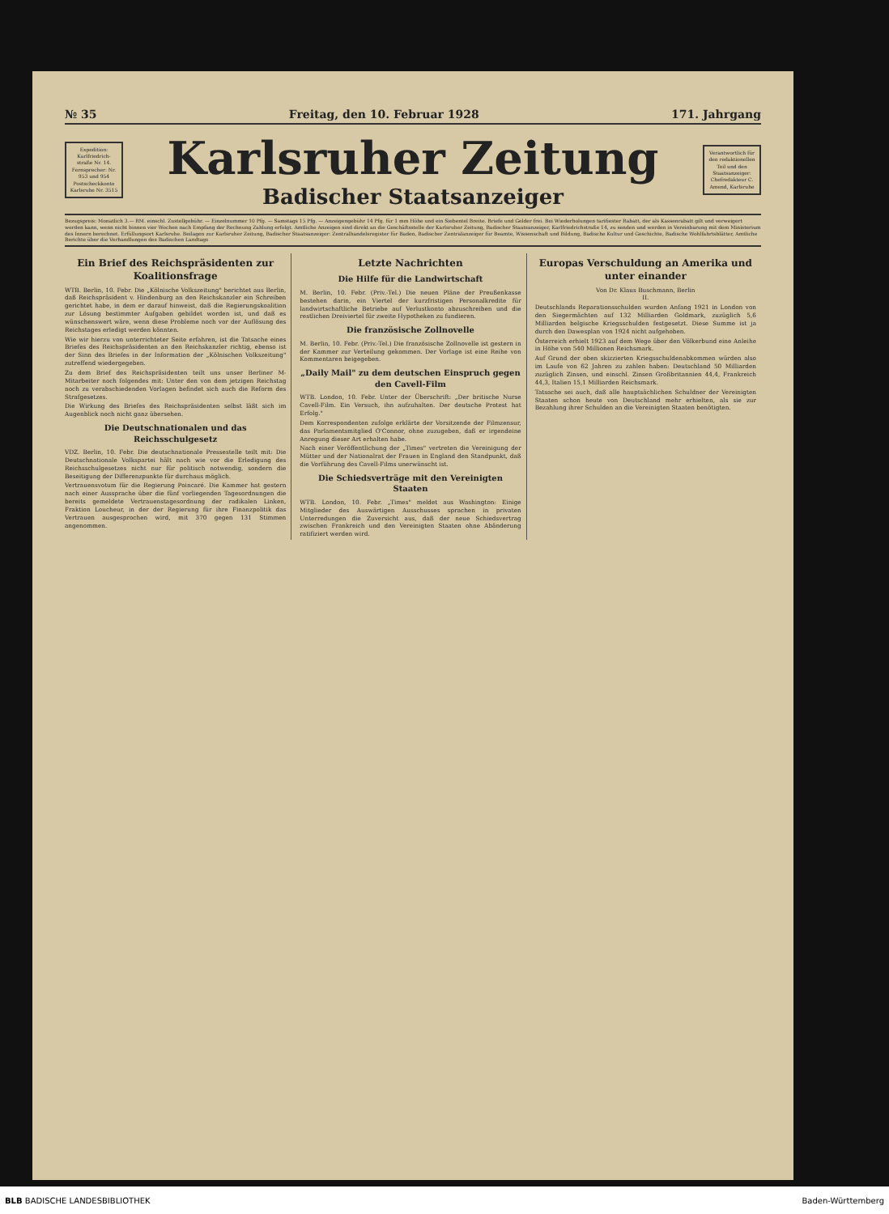№ 35 Freitag, den 10. Februar 1928 171. Jahrgang
Expedition: Karlfriedrich-straße Nr. 14. Fernsprecher: Nr. 953 und 954 Postscheckkonto Karlsruhe Nr. 3515
Karlsruher Zeitung
Badischer Staatsanzeiger
Verantwortlich für den redaktionellen Teil und den Staatsanzeiger: Chefredakteur C. Amend, Karlsruhe
Bezugspreis: Monatlich 3.— RM. einschl. Zustellgebühr. — Einzelnummer 10 Pfg. — Samstags 15 Pfg. — Anzeigengebühr 14 Pfg. für 1 mm Höhe und ein Siebentel Breite. Briefe und Gelder frei. Bei Wiederholungen tarifiester Rabatt, der als Kassenrabatt gilt und verweigert werden kann, wenn nicht binnen vier Wochen nach Empfang der Rechnung Zahlung erfolgt. Amtliche Anzeigen sind direkt an die Geschäftsstelle der Karlsruher Zeitung, Badischer Staatsanzeiger, Karlfriedrichstraße 14, zu senden und werden in Vereinbarung mit dem Ministerium des Innern berechnet. Erfüllungsort Karlsruhe. Beilagen zur Karlsruher Zeitung, Badischer Staatsanzeiger: Zentralhandelsregister für Baden, Badischer Zentralanzeiger für Beamte, Wissenschaft und Bildung, Badische Kultur und Geschichte, Badische Wohlfahrtsblätter, Amtliche Berichte über die Verhandlungen des Badischen Landtags
Ein Brief des Reichspräsidenten zur Koalitionsfrage
WTB. Berlin, 10. Febr. Die „Kölnische Volkszeitung" berichtet aus Berlin, daß Reichspräsident v. Hindenburg an den Reichskanzler ein Schreiben gerichtet habe, in dem er darauf hinweist, daß die Regierungskoalition zur Lösung bestimmter Aufgaben gebildet worden ist, und daß es wünschenswert wäre, wenn diese Probleme noch vor der Auflösung des Reichstages erledigt werden könnten.
Wie wir hierzu von unterrichteter Seite erfahren, ist die Tatsache eines Briefes des Reichspräsidenten an den Reichskanzler richtig, ebenso ist der Sinn des Briefes in der Information der „Kölnischen Volkszeitung" zutreffend wiedergegeben.
Zu dem Brief des Reichspräsidenten teilt uns unser Berliner M-Mitarbeiter noch folgendes mit: Unter den von dem jetzigen Reichstag noch zu verabschiedenden Vorlagen befindet sich auch die Reform des Strafgesetzes.
Die Wirkung des Briefes des Reichspräsidenten selbst läßt sich im Augenblick noch nicht ganz übersehen.
Die Deutschnationalen und das Reichsschulgesetz
VDZ. Berlin, 10. Febr. Die deutschnationale Pressestelle teilt mit: Die Deutschnationale Volkspartei hält nach wie vor die Erledigung des Reichsschulgesetzes nicht nur für politisch notwendig, sondern die Beseitigung der Differenzpunkte für durchaus möglich.
Vertrauensvotum für die Regierung Poincaré. Die Kammer hat gestern nach einer Aussprache über die fünf vorliegenden Tagesordnungen die bereits gemeldete Vertrauenstagesordnung der radikalen Linken, Fraktion Loucheur, in der der Regierung für ihre Finanzpolitik das Vertrauen ausgesprochen wird, mit 370 gegen 131 Stimmen angenommen.
Letzte Nachrichten
Die Hilfe für die Landwirtschaft
M. Berlin, 10. Febr. (Priv.-Tel.) Die neuen Pläne der Preußenkasse bestehen darin, ein Viertel der kurzfristigen Personalkredite für landwirtschaftliche Betriebe auf Verlustkonto abzuschreiben und die restlichen Dreiviertel für zweite Hypotheken zu fundieren.
Die französische Zollnovelle
M. Berlin, 10. Febr. (Priv.-Tel.) Die französische Zollnovelle ist gestern in der Kammer zur Verteilung gekommen. Der Vorlage ist eine Reihe von Kommentaren beigegeben.
„Daily Mail" zu dem deutschen Einspruch gegen den Cavell-Film
WTB. London, 10. Febr. Unter der Überschrift: „Der britische Nurse Cavell-Film. Ein Versuch, ihn aufzuhalten. Der deutsche Protest hat Erfolg."
Dem Korrespondenten zufolge erklärte der Vorsitzende der Filmzensur, das Parlamentsmitglied O'Connor, ohne zuzugeben, daß er irgendeine Anregung dieser Art erhalten habe.
Nach einer Veröffentlichung der „Times" vertreten die Vereinigung der Mütter und der Nationalrat der Frauen in England den Standpunkt, daß die Vorführung des Cavell-Films unerwünscht ist.
Die Schiedsverträge mit den Vereinigten Staaten
WTB. London, 10. Febr. „Times" meldet aus Washington: Einige Mitglieder des Auswärtigen Ausschusses sprachen in privaten Unterredungen die Zuversicht aus, daß der neue Schiedsvertrag zwischen Frankreich und den Vereinigten Staaten ohne Abänderung ratifiziert werden wird.
Europas Verschuldung an Amerika und unter einander
Von Dr. Klaus Buschmann, Berlin
II.
Deutschlands Reparationsschulden wurden Anfang 1921 in London von den Siegermächten auf 132 Milliarden Goldmark, zuzüglich 5,6 Milliarden belgische Kriegsschulden festgesetzt. Diese Summe ist ja durch den Dawesplan von 1924 nicht aufgehoben.
Österreich erhielt 1923 auf dem Wege über den Völkerbund eine Anleihe in Höhe von 540 Millionen Reichsmark.
Auf Grund der oben skizzierten Kriegsschuldenabkommen würden also im Laufe von 62 Jahren zu zahlen haben: Deutschland 50 Milliarden zuzüglich Zinsen, und einschl. Zinsen Großbritannien 44,4, Frankreich 44,3, Italien 15,1 Milliarden Reichsmark.
Tatsache sei auch, daß alle hauptsächlichen Schuldner der Vereinigten Staaten schon heute von Deutschland mehr erhielten, als sie zur Bezahlung ihrer Schulden an die Vereinigten Staaten benötigten.
BLB BADISCHE LANDESBIBLIOTHEK Baden-Württemberg